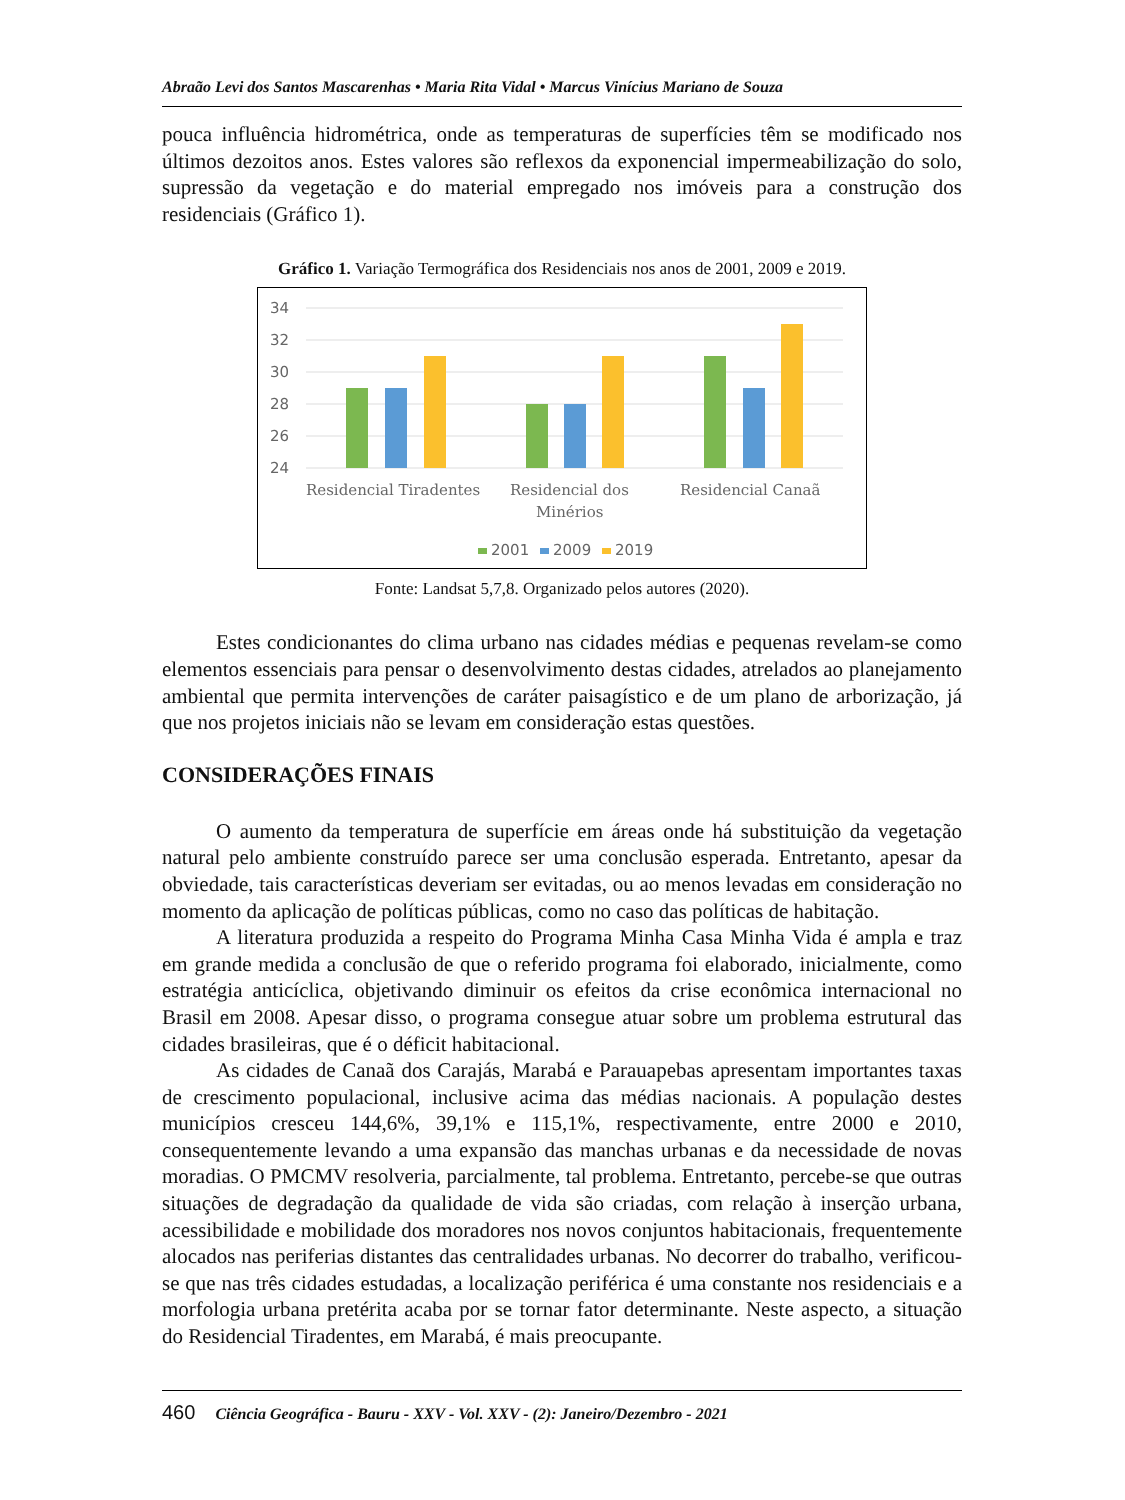Abraão Levi dos Santos Mascarenhas • Maria Rita Vidal • Marcus Vinícius Mariano de Souza
pouca influência hidrométrica, onde as temperaturas de superfícies têm se modificado nos últimos dezoitos anos. Estes valores são reflexos da exponencial impermeabilização do solo, supressão da vegetação e do material empregado nos imóveis para a construção dos residenciais (Gráfico 1).
Gráfico 1. Variação Termográfica dos Residenciais nos anos de 2001, 2009 e 2019.
34
32
30
28
26
24
Residencial Tiradentes
Residencial dos
Minérios
Residencial Canaã
2001
2009
2019
Fonte: Landsat 5,7,8. Organizado pelos autores (2020).
Estes condicionantes do clima urbano nas cidades médias e pequenas revelam-se como elementos essenciais para pensar o desenvolvimento destas cidades, atrelados ao planejamento ambiental que permita intervenções de caráter paisagístico e de um plano de arborização, já que nos projetos iniciais não se levam em consideração estas questões.
CONSIDERAÇÕES FINAIS
O aumento da temperatura de superfície em áreas onde há substituição da vegetação natural pelo ambiente construído parece ser uma conclusão esperada. Entretanto, apesar da obviedade, tais características deveriam ser evitadas, ou ao menos levadas em consideração no momento da aplicação de políticas públicas, como no caso das políticas de habitação.
A literatura produzida a respeito do Programa Minha Casa Minha Vida é ampla e traz em grande medida a conclusão de que o referido programa foi elaborado, inicialmente, como estratégia anticíclica, objetivando diminuir os efeitos da crise econômica internacional no Brasil em 2008. Apesar disso, o programa consegue atuar sobre um problema estrutural das cidades brasileiras, que é o déficit habitacional.
As cidades de Canaã dos Carajás, Marabá e Parauapebas apresentam importantes taxas de crescimento populacional, inclusive acima das médias nacionais. A população destes municípios cresceu 144,6%, 39,1% e 115,1%, respectivamente, entre 2000 e 2010, consequentemente levando a uma expansão das manchas urbanas e da necessidade de novas moradias. O PMCMV resolveria, parcialmente, tal problema. Entretanto, percebe-se que outras situações de degradação da qualidade de vida são criadas, com relação à inserção urbana, acessibilidade e mobilidade dos moradores nos novos conjuntos habitacionais, frequentemente alocados nas periferias distantes das centralidades urbanas. No decorrer do trabalho, verificou-se que nas três cidades estudadas, a localização periférica é uma constante nos residenciais e a morfologia urbana pretérita acaba por se tornar fator determinante. Neste aspecto, a situação do Residencial Tiradentes, em Marabá, é mais preocupante.
460 Ciência Geográfica - Bauru - XXV - Vol. XXV - (2): Janeiro/Dezembro - 2021